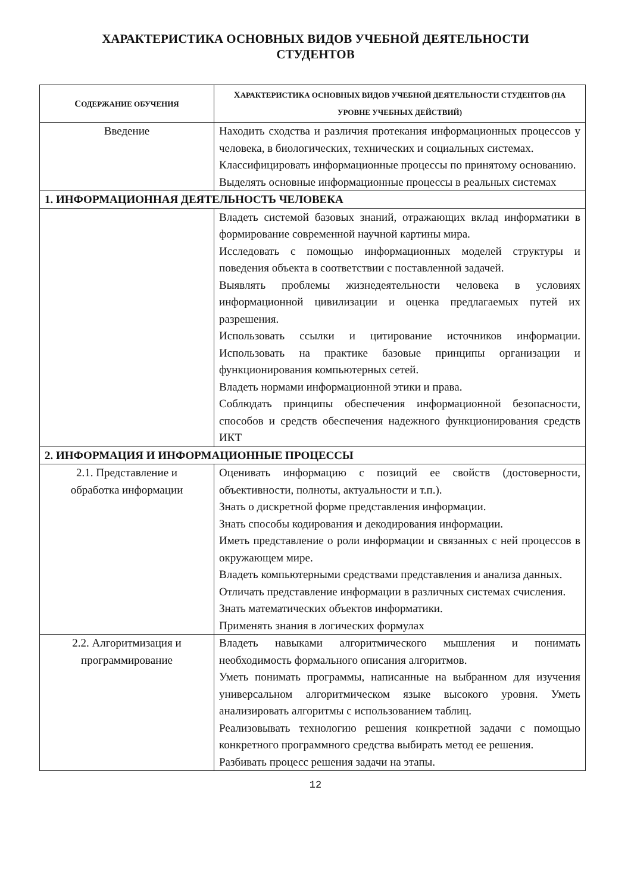ХАРАКТЕРИСТИКА ОСНОВНЫХ ВИДОВ УЧЕБНОЙ ДЕЯТЕЛЬНОСТИ
СТУДЕНТОВ
| С ОДЕРЖАНИЕ ОБУЧЕНИЯ | Х АРАКТЕРИСТИКА ОСНОВНЫХ ВИДОВ УЧЕБНОЙ ДЕЯТЕЛЬНОСТИ СТУДЕНТОВ (НА УРОВНЕ УЧЕБНЫХ ДЕЙСТВИЙ) |
| --- | --- |
| Введение | Находить сходства и различия протекания информационных процессов у человека, в биологических, технических и социальных системах. Классифицировать информационные процессы по принятому основанию. Выделять основные информационные процессы в реальных системах |
| 1. ИНФОРМАЦИОННАЯ ДЕЯТЕЛЬНОСТЬ ЧЕЛОВЕКА | |
| | Владеть системой базовых знаний, отражающих вклад информатики в формирование современной научной картины мира. Исследовать с помощью информационных моделей структуры и поведения объекта в соответствии с поставленной задачей. Выявлять проблемы жизнедеятельности человека в условиях информационной цивилизации и оценка предлагаемых путей их разрешения. Использовать ссылки и цитирование источников информации. Использовать на практике базовые принципы организации и функционирования компьютерных сетей. Владеть нормами информационной этики и права. Соблюдать принципы обеспечения информационной безопасности, способов и средств обеспечения надежного функционирования средств ИКТ |
| 2. ИНФОРМАЦИЯ И ИНФОРМАЦИОННЫЕ ПРОЦЕССЫ | |
| 2.1. Представление и обработка информации | Оценивать информацию с позиций ее свойств (достоверности, объективности, полноты, актуальности и т.п.). Знать о дискретной форме представления информации. Знать способы кодирования и декодирования информации. Иметь представление о роли информации и связанных с ней процессов в окружающем мире. Владеть компьютерными средствами представления и анализа данных. Отличать представление информации в различных системах счисления. Знать математических объектов информатики. Применять знания в логических формулах |
| 2.2. Алгоритмизация и программирование | Владеть навыками алгоритмического мышления и понимать необходимость формального описания алгоритмов. Уметь понимать программы, написанные на выбранном для изучения универсальном алгоритмическом языке высокого уровня. Уметь анализировать алгоритмы с использованием таблиц. Реализовывать технологию решения конкретной задачи с помощью конкретного программного средства выбирать метод ее решения. Разбивать процесс решения задачи на этапы. |
12